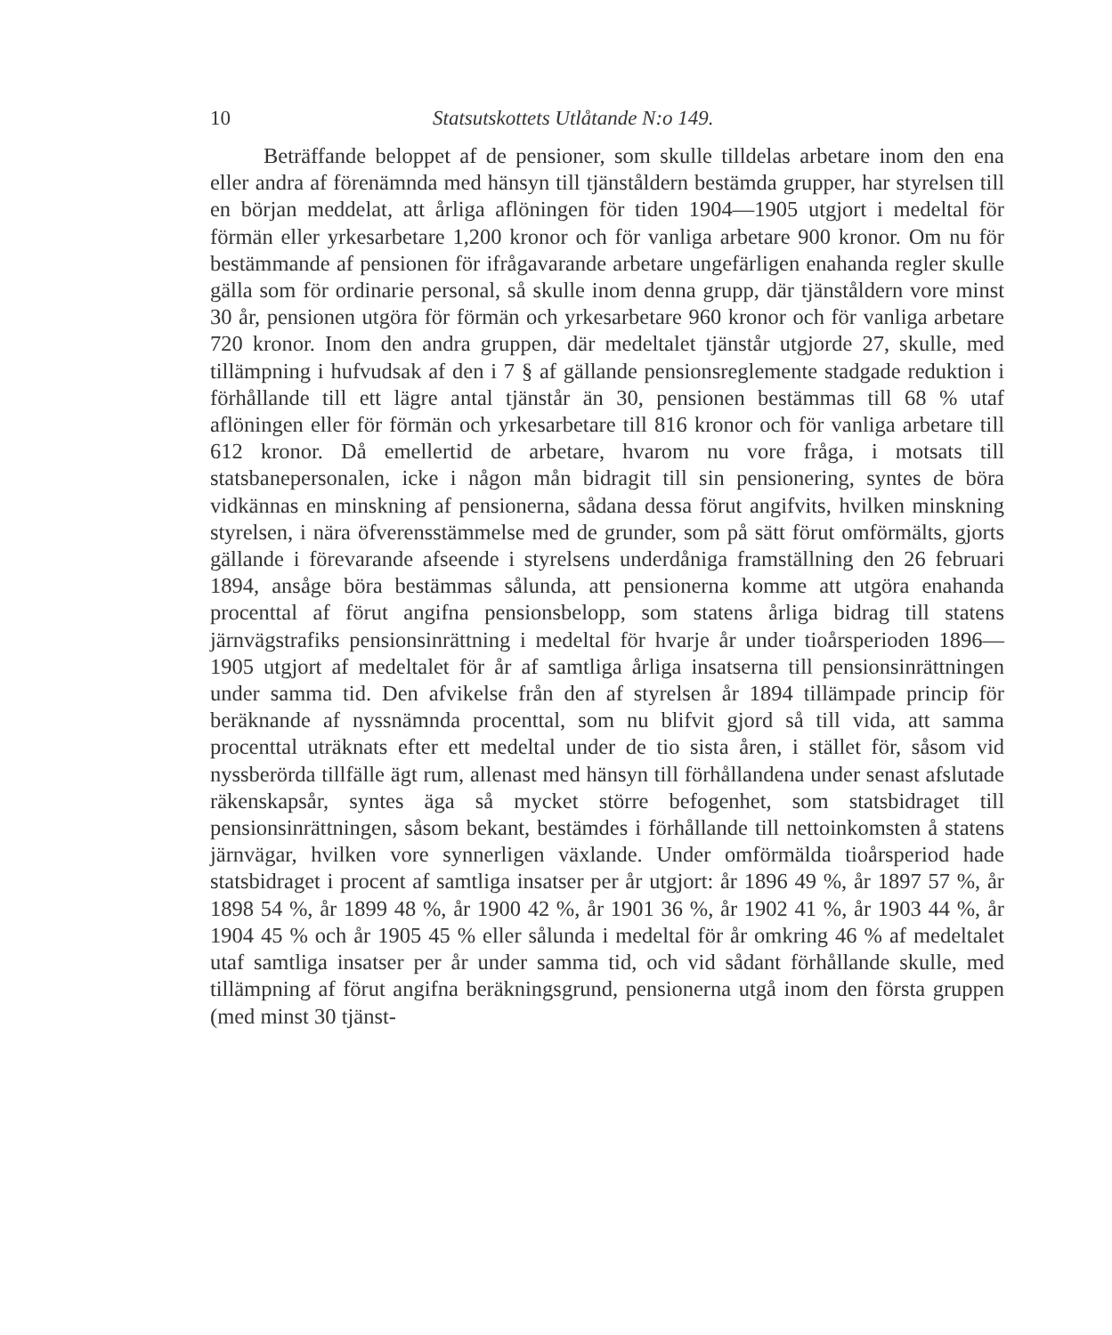10 Statsutskottets Utlåtande N:o 149.
Beträffande beloppet af de pensioner, som skulle tilldelas arbetare inom den ena eller andra af förenämnda med hänsyn till tjänståldern bestämda grupper, har styrelsen till en början meddelat, att årliga aflöningen för tiden 1904—1905 utgjort i medeltal för förmän eller yrkesarbetare 1,200 kronor och för vanliga arbetare 900 kronor. Om nu för bestämmande af pensionen för ifrågavarande arbetare ungefärligen enahanda regler skulle gälla som för ordinarie personal, så skulle inom denna grupp, där tjänståldern vore minst 30 år, pensionen utgöra för förmän och yrkesarbetare 960 kronor och för vanliga arbetare 720 kronor. Inom den andra gruppen, där medeltalet tjänstår utgjorde 27, skulle, med tillämpning i hufvudsak af den i 7 § af gällande pensionsreglemente stadgade reduktion i förhållande till ett lägre antal tjänstår än 30, pensionen bestämmas till 68 % utaf aflöningen eller för förmän och yrkesarbetare till 816 kronor och för vanliga arbetare till 612 kronor. Då emellertid de arbetare, hvarom nu vore fråga, i motsats till statsbanepersonalen, icke i någon mån bidragit till sin pensionering, syntes de böra vidkännas en minskning af pensionerna, sådana dessa förut angifvits, hvilken minskning styrelsen, i nära öfverensstämmelse med de grunder, som på sätt förut omförmälts, gjorts gällande i förevarande afseende i styrelsens underdåniga framställning den 26 februari 1894, ansåge böra bestämmas sålunda, att pensionerna komme att utgöra enahanda procenttal af förut angifna pensionsbelopp, som statens årliga bidrag till statens järnvägstrafiks pensionsinrättning i medeltal för hvarje år under tioårsperioden 1896—1905 utgjort af medeltalet för år af samtliga årliga insatserna till pensionsinrättningen under samma tid. Den afvikelse från den af styrelsen år 1894 tillämpade princip för beräknande af nyssnämnda procenttal, som nu blifvit gjord så till vida, att samma procenttal uträknats efter ett medeltal under de tio sista åren, i stället för, såsom vid nyssberörda tillfälle ägt rum, allenast med hänsyn till förhållandena under senast afslutade räkenskapsår, syntes äga så mycket större befogenhet, som statsbidraget till pensionsinrättningen, såsom bekant, bestämdes i förhållande till nettoinkomsten å statens järnvägar, hvilken vore synnerligen växlande. Under omförmälda tioårsperiod hade statsbidraget i procent af samtliga insatser per år utgjort: år 1896 49 %, år 1897 57 %, år 1898 54 %, år 1899 48 %, år 1900 42 %, år 1901 36 %, år 1902 41 %, år 1903 44 %, år 1904 45 % och år 1905 45 % eller sålunda i medeltal för år omkring 46 % af medeltalet utaf samtliga insatser per år under samma tid, och vid sådant förhållande skulle, med tillämpning af förut angifna beräkningsgrund, pensionerna utgå inom den första gruppen (med minst 30 tjänst-